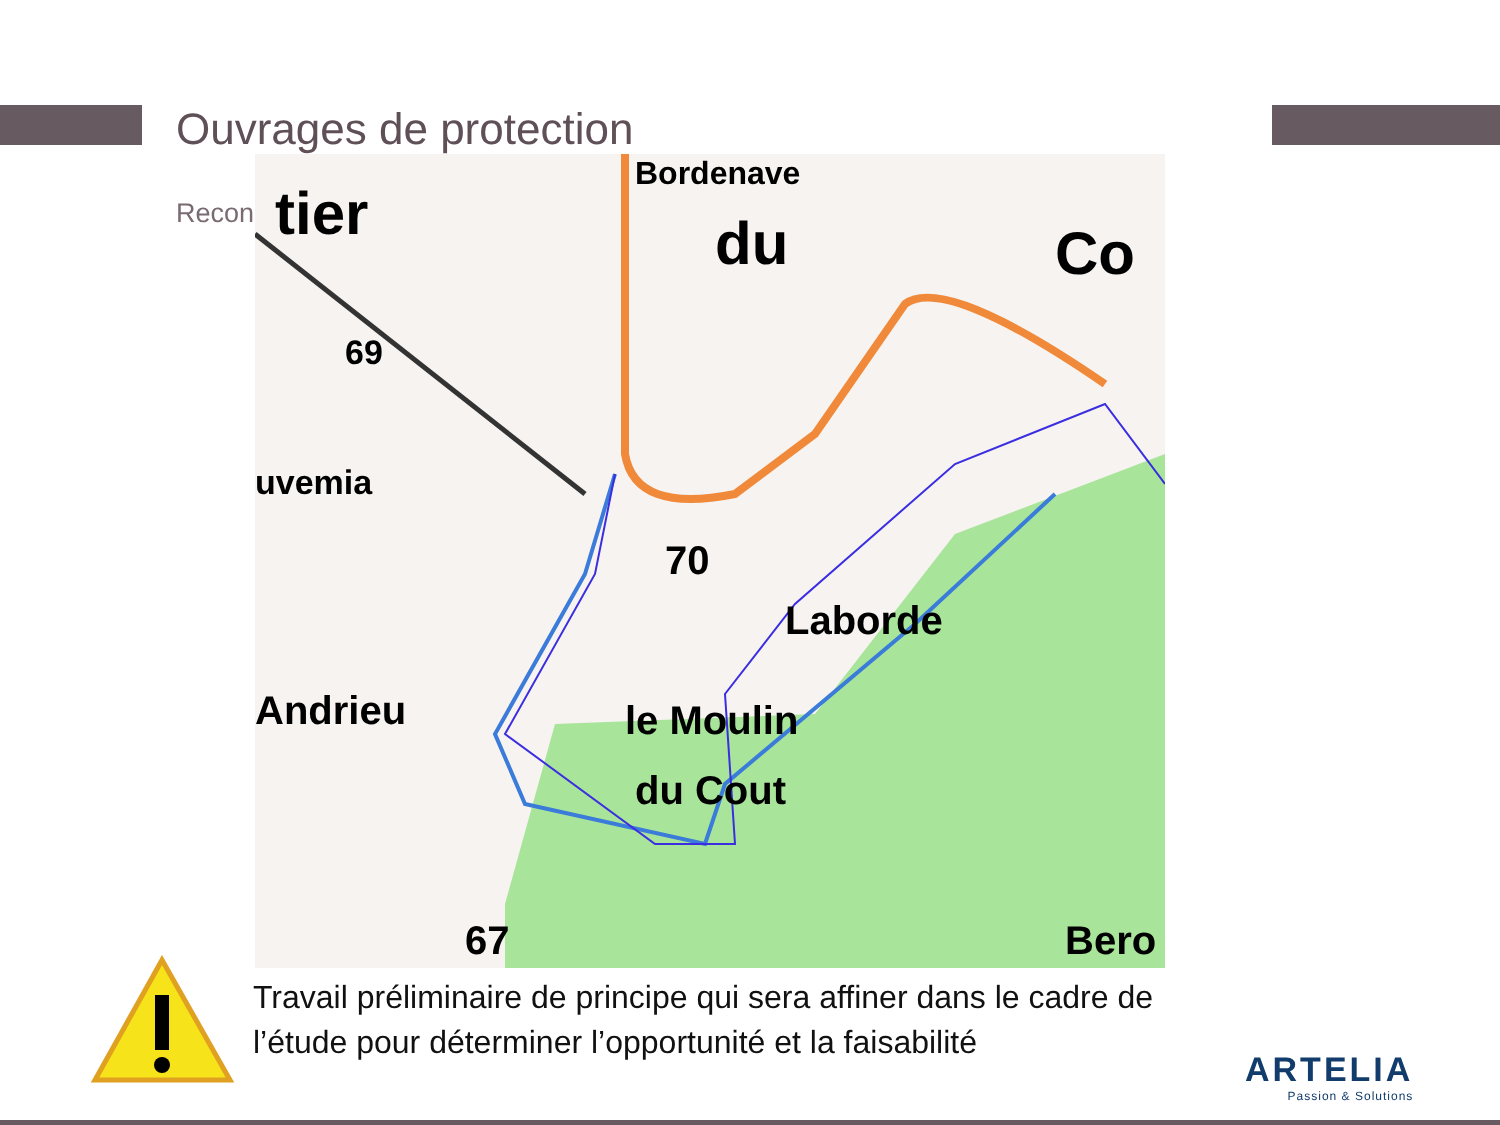Ouvrages de protection
Recon
Bordenave
tier
du
Co
69
uvemia
70
Laborde
Andrieu
le Moulin
du Cout
67
Bero
Travail préliminaire de principe qui sera affiner dans le cadre de l’étude pour déterminer l’opportunité et la faisabilité
ARTELIA
Passion & Solutions